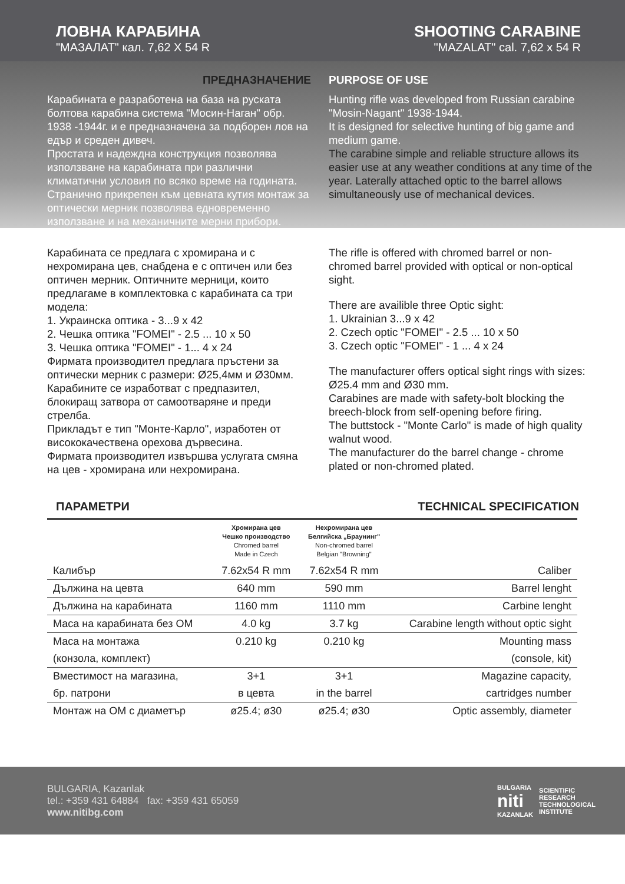ЛОВНА КАРАБИНА
"МАЗАЛАТ" кал. 7,62 Х 54 R
SHOOTING CARABINE
"MAZALAT" cal. 7,62 x 54 R
ПРЕДНАЗНАЧЕНИЕ
Карабината е разработена на база на руската болтова карабина система "Мосин-Наган" обр. 1938 -1944г. и е предназначена за подборен лов на едър и среден дивеч.
Простата и надеждна конструкция позволява използване на карабината при различни климатични условия по всяко време на годината. Странично прикрепен към цевната кутия монтаж за оптически мерник позволява едновременно използване и на механичните мерни прибори.
PURPOSE OF USE
Hunting rifle was developed from Russian carabine "Mosin-Nagant" 1938-1944.
It is designed for selective hunting of big game and medium game.
The carabine simple and reliable structure allows its easier use at any weather conditions at any time of the year. Laterally attached optic to the barrel allows simultaneously use of mechanical devices.
Карабината се предлага с хромирана и с нехромирана цев, снабдена е с оптичен или без оптичен мерник. Оптичните мерници, които предлагаме в комплектовка с карабината са три модела:
1. Украинска оптика - 3...9 х 42
2. Чешка оптика "FOMEI" - 2.5 ... 10 х 50
3. Чешка оптика "FOMEI" - 1... 4 х 24
Фирмата производител предлага пръстени за оптически мерник с размери: Ø25,4мм и Ø30мм.
Карабините се изработват с предпазител, блокиращ затвора от самоотваряне и преди стрелба.
Прикладът е тип "Монте-Карло", изработен от висококачествена орехова дървесина.
Фирмата производител извършва услугата смяна на цев - хромирана или нехромирана.
The rifle is offered with chromed barrel or non-chromed barrel provided with optical or non-optical sight.
There are availible three Optic sight:
1. Ukrainian 3...9 x 42
2. Czech optic "FOMEI" - 2.5 ... 10 x 50
3. Czech optic "FOMEI" - 1 ... 4 x 24
The manufacturer offers optical sight rings with sizes: Ø25.4 mm and Ø30 mm.
Carabines are made with safety-bolt blocking the breech-block from self-opening before firing.
The buttstock - "Monte Carlo" is made of high quality walnut wood.
The manufacturer do the barrel change - chrome plated or non-chromed plated.
ПАРАМЕТРИ TECHNICAL SPECIFICATION
| | Хромирана цев Чешко производство Chromed barrel Made in Czech | Нехромирана цев Белгийска „Браунинг" Non-chromed barrel Belgian "Browning" | |
| --- | --- | --- | --- |
| Калибър | 7.62x54 R mm | 7.62x54 R mm | Caliber |
| Дължина на цевта | 640 mm | 590 mm | Barrel lenght |
| Дължина на карабината | 1160 mm | 1110 mm | Carbine lenght |
| Маса на карабината без ОМ | 4.0 kg | 3.7 kg | Carabine length without optic sight |
| Маса на монтажа | 0.210 kg | 0.210 kg | Mounting mass |
| (конзола, комплект) | | | (console, kit) |
| Вместимост на магазина, | 3+1 | 3+1 | Magazine capacity, |
| бр. патрони | в цевта | in the barrel | cartridges number |
| Монтаж на ОМ с диаметър | ø25.4; ø30 | ø25.4; ø30 | Optic assembly, diameter |
BULGARIA, Kazanlak
tel.: +359 431 64884 fax: +359 431 65059
www.nitibg.com
BULGARIA
niti
KAZANLAK SCIENTIFIC
RESEARCH
TECHNOLOGICAL
INSTITUTE